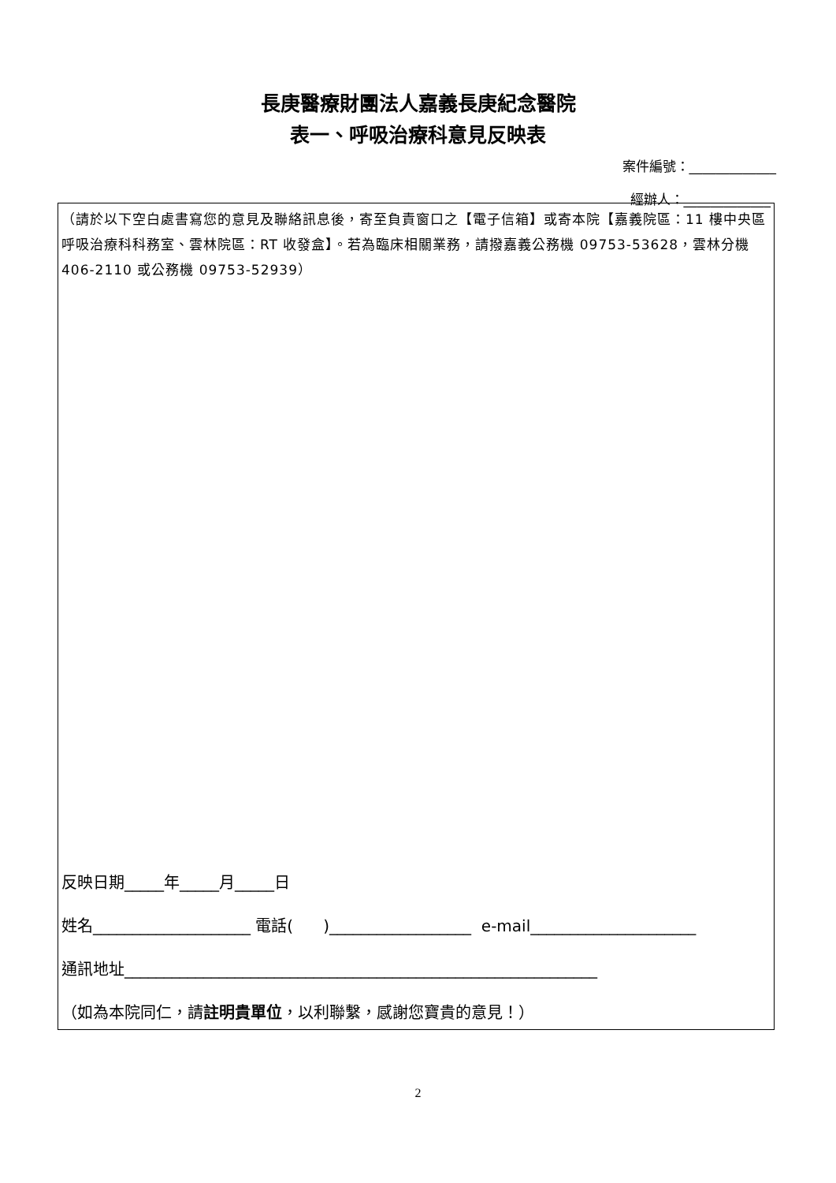長庚醫療財團法人嘉義長庚紀念醫院
表一、呼吸治療科意見反映表
案件編號：_____________
經辦人：_____________
（請於以下空白處書寫您的意見及聯絡訊息後，寄至負責窗口之【電子信箱】或寄本院【嘉義院區：11 樓中央區呼吸治療科科務室、雲林院區：RT 收發盒】。若為臨床相關業務，請撥嘉義公務機 09753-53628，雲林分機 406-2110 或公務機 09753-52939）
反映日期_____年_____月_____日
姓名____________________ 電話( )__________________ e-mail_____________________
通訊地址____________________________________________________________
（如為本院同仁，請註明貴單位，以利聯繫，感謝您寶貴的意見！）
2